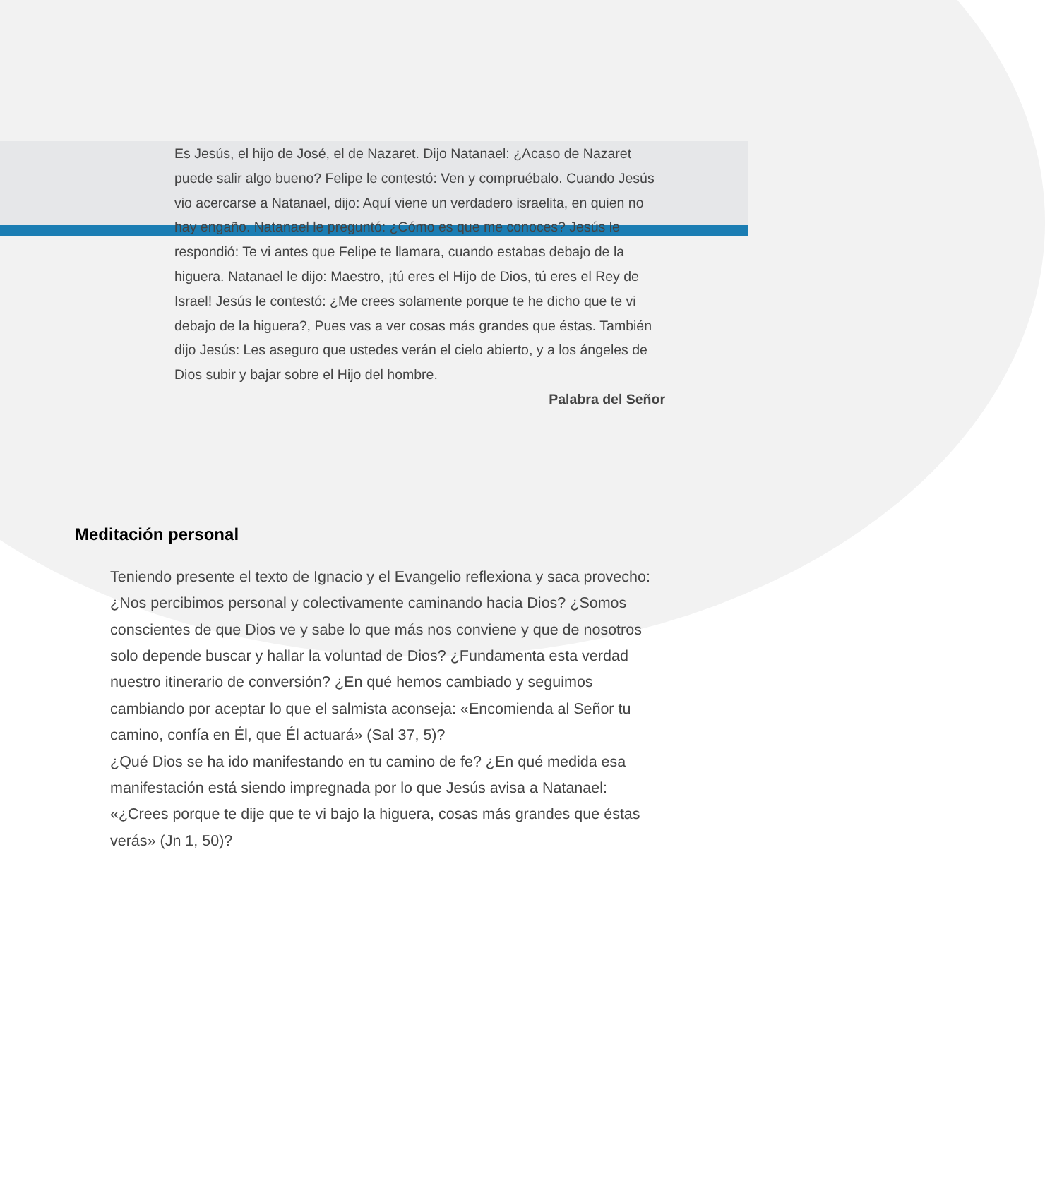Es Jesús, el hijo de José, el de Nazaret. Dijo Natanael: ¿Acaso de Nazaret puede salir algo bueno? Felipe le contestó: Ven y compruébalo. Cuando Jesús vio acercarse a Natanael, dijo: Aquí viene un verdadero israelita, en quien no hay engaño. Natanael le preguntó: ¿Cómo es que me conoces? Jesús le respondió: Te vi antes que Felipe te llamara, cuando estabas debajo de la higuera. Natanael le dijo: Maestro, ¡tú eres el Hijo de Dios, tú eres el Rey de Israel! Jesús le contestó: ¿Me crees solamente porque te he dicho que te vi debajo de la higuera?, Pues vas a ver cosas más grandes que éstas. También dijo Jesús: Les aseguro que ustedes verán el cielo abierto, y a los ángeles de Dios subir y bajar sobre el Hijo del hombre.
Palabra del Señor
Meditación personal
Teniendo presente el texto de Ignacio y el Evangelio reflexiona y saca provecho:
¿Nos percibimos personal y colectivamente caminando hacia Dios? ¿Somos conscientes de que Dios ve y sabe lo que más nos conviene y que de nosotros solo depende buscar y hallar la voluntad de Dios? ¿Fundamenta esta verdad nuestro itinerario de conversión? ¿En qué hemos cambiado y seguimos cambiando por aceptar lo que el salmista aconseja: «Encomienda al Señor tu camino, confía en Él, que Él actuará» (Sal 37, 5)?
¿Qué Dios se ha ido manifestando en tu camino de fe? ¿En qué medida esa manifestación está siendo impregnada por lo que Jesús avisa a Natanael: «¿Crees porque te dije que te vi bajo la higuera, cosas más grandes que éstas verás» (Jn 1, 50)?